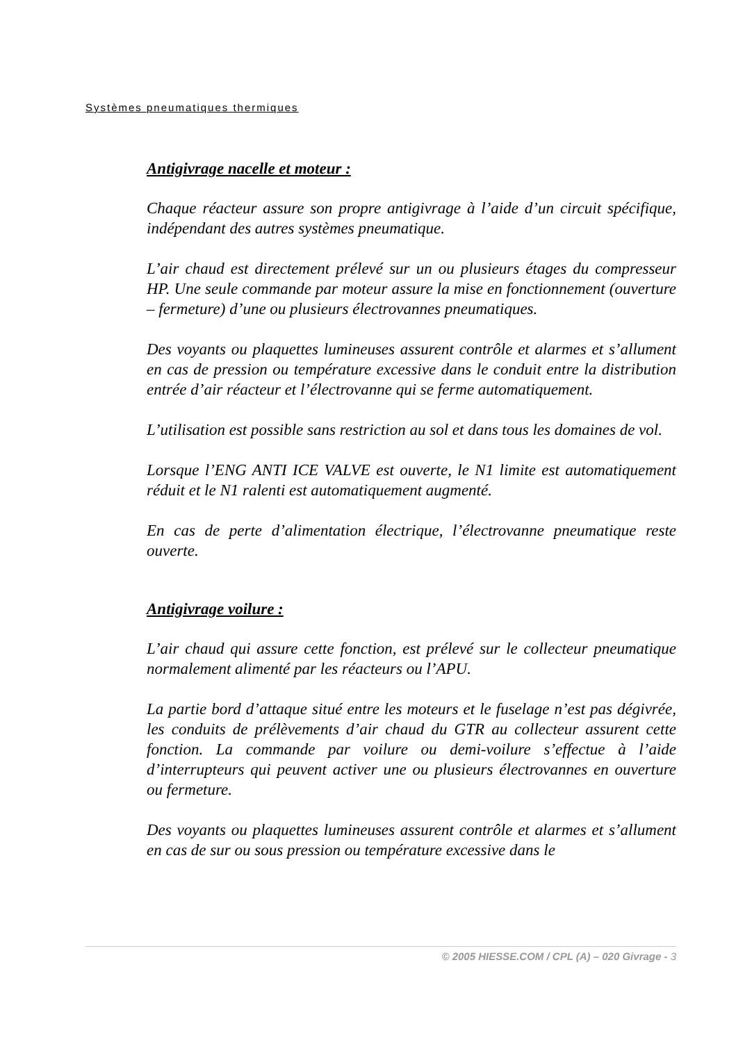Systèmes pneumatiques thermiques
Antigivrage nacelle et moteur :
Chaque réacteur assure son propre antigivrage à l’aide d’un circuit spécifique, indépendant des autres systèmes pneumatique.
L’air chaud est directement prélevé sur un ou plusieurs étages du compresseur HP. Une seule commande par moteur assure la mise en fonctionnement (ouverture – fermeture) d’une ou plusieurs électrovannes pneumatiques.
Des voyants ou plaquettes lumineuses assurent contrôle et alarmes et s’allument en cas de pression ou température excessive dans le conduit entre la distribution entrée d’air réacteur et l’électrovanne qui se ferme automatiquement.
L’utilisation est possible sans restriction au sol et dans tous les domaines de vol.
Lorsque l’ENG ANTI ICE VALVE est ouverte, le N1 limite est automatiquement réduit et le N1 ralenti est automatiquement augmenté.
En cas de perte d’alimentation électrique, l’électrovanne pneumatique reste ouverte.
Antigivrage voilure :
L’air chaud qui assure cette fonction, est prélevé sur le collecteur pneumatique normalement alimenté par les réacteurs ou l’APU.
La partie bord d’attaque situé entre les moteurs et le fuselage n’est pas dégivrée, les conduits de prélèvements d’air chaud du GTR au collecteur assurent cette fonction. La commande par voilure ou demi-voilure s’effectue à l’aide d’interrupteurs qui peuvent activer une ou plusieurs électrovannes en ouverture ou fermeture.
Des voyants ou plaquettes lumineuses assurent contrôle et alarmes et s’allument en cas de sur ou sous pression ou température excessive dans le
© 2005 HIESSE.COM / CPL (A) – 020 Givrage - 3